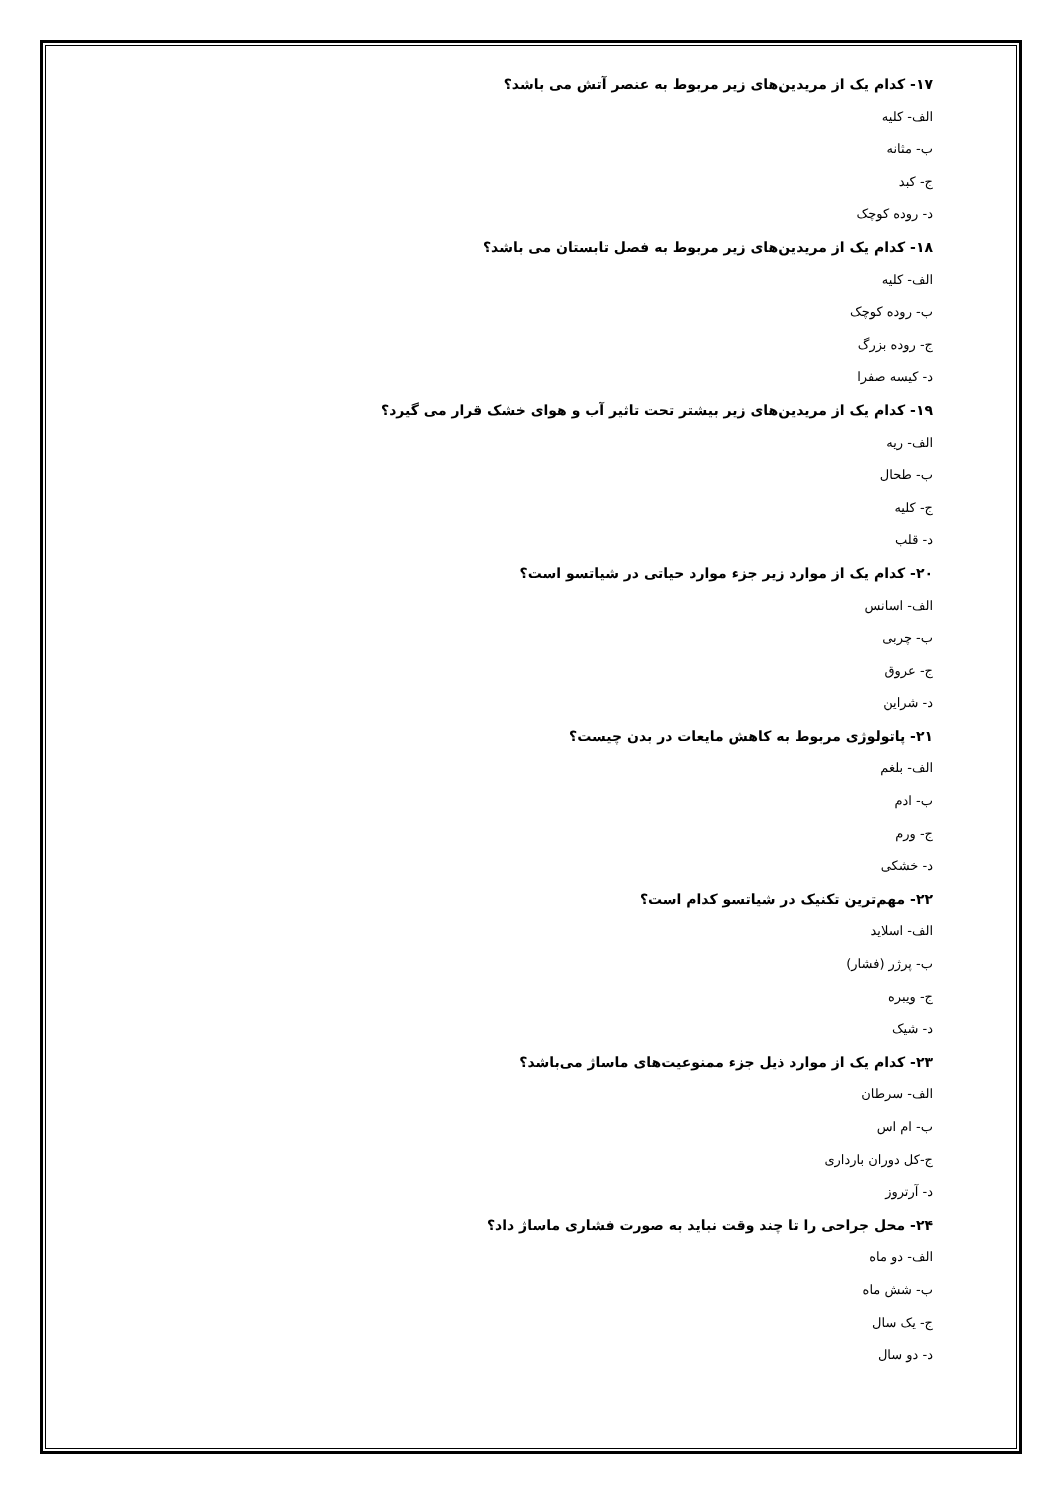۱۷- کدام یک از مریدین‌های زیر مربوط به عنصر آتش می باشد؟
الف- کلیه
ب- مثانه
ج- کبد
د- روده کوچک
۱۸- کدام یک از مریدین‌های زیر مربوط به فصل تابستان می باشد؟
الف- کلیه
ب- روده کوچک
ج- روده بزرگ
د- کیسه صفرا
۱۹- کدام یک از مریدین‌های زیر بیشتر تحت تاثیر آب و هوای خشک قرار می گیرد؟
الف- ریه
ب- طحال
ج- کلیه
د- قلب
۲۰- کدام یک از موارد زیر جزء موارد حیاتی در شیاتسو است؟
الف- اسانس
ب- چربی
ج- عروق
د- شراین
۲۱- پاتولوژی مربوط به کاهش مایعات در بدن چیست؟
الف- بلغم
ب- ادم
ج- ورم
د- خشکی
۲۲- مهم‌ترین تکنیک در شیاتسو کدام است؟
الف- اسلاید
ب- پرژر (فشار)
ج- ویبره
د- شیک
۲۳- کدام یک از موارد ذیل جزء ممنوعیت‌های ماساژ می‌باشد؟
الف- سرطان
ب- ام اس
ج-کل دوران بارداری
د- آرتروز
۲۴- محل جراحی را تا چند وقت نباید به صورت فشاری ماساژ داد؟
الف- دو ماه
ب- شش ماه
ج- یک سال
د- دو سال